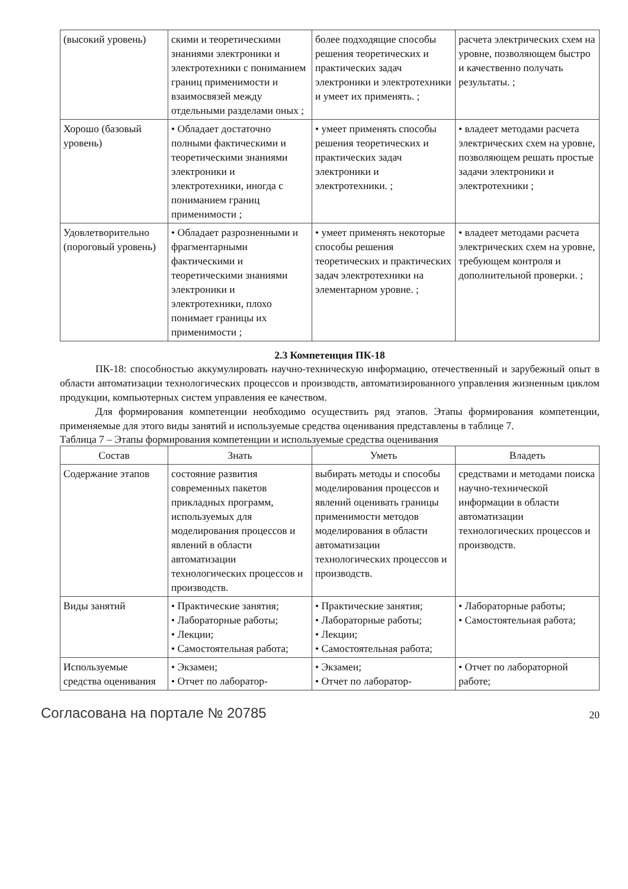| (высокий уровень) | скими и теоретическими знаниями электроники и электротехники с пониманием границ применимости и взаимосвязей между отдельными разделами оных ; | более подходящие способы решения теоретических и практических задач электроники и электротехники и умеет их применять. ; | расчета электрических схем на уровне, позволяющем быстро и качественно получать результаты. ; |
| Хорошо (базовый уровень) | • Обладает достаточно полными фактическими и теоретическими знаниями электроники и электротехники, иногда с пониманием границ применимости ; | • умеет применять способы решения теоретических и практических задач электроники и электротехники. ; | • владеет методами расчета электрических схем на уровне, позволяющем решать простые задачи электроники и электротехники ; |
| Удовлетворительно (пороговый уровень) | • Обладает разрозненными и фрагментарными фактическими и теоретическими знаниями электроники и электротехники, плохо понимает границы их применимости ; | • умеет применять некоторые способы решения теоретических и практических задач электротехники на элементарном уровне. ; | • владеет методами расчета электрических схем на уровне, требующем контроля и дополнительной проверки. ; |
2.3 Компетенция ПК-18
ПК-18: способностью аккумулировать научно-техническую информацию, отечественный и зарубежный опыт в области автоматизации технологических процессов и производств, автоматизированного управления жизненным циклом продукции, компьютерных систем управления ее качеством.
Для формирования компетенции необходимо осуществить ряд этапов. Этапы формирования компетенции, применяемые для этого виды занятий и используемые средства оценивания представлены в таблице 7.
Таблица 7 – Этапы формирования компетенции и используемые средства оценивания
| Состав | Знать | Уметь | Владеть |
| --- | --- | --- | --- |
| Содержание этапов | состояние развития современных пакетов прикладных программ, используемых для моделирования процессов и явлений в области автоматизации технологических процессов и производств. | выбирать методы и способы моделирования процессов и явлений оценивать границы применимости методов моделирования в области автоматизации технологических процессов и производств. | средствами и методами поиска научно-технической информации в области автоматизации технологических процессов и производств. |
| Виды занятий | • Практические занятия; • Лабораторные работы; • Лекции; • Самостоятельная работа; | • Практические занятия; • Лабораторные работы; • Лекции; • Самостоятельная работа; | • Лабораторные работы; • Самостоятельная работа; |
| Используемые средства оценивания | • Экзамен; • Отчет по лаборатор- | • Экзамен; • Отчет по лаборатор- | • Отчет по лабораторной работе; |
Согласована на портале № 20785 20